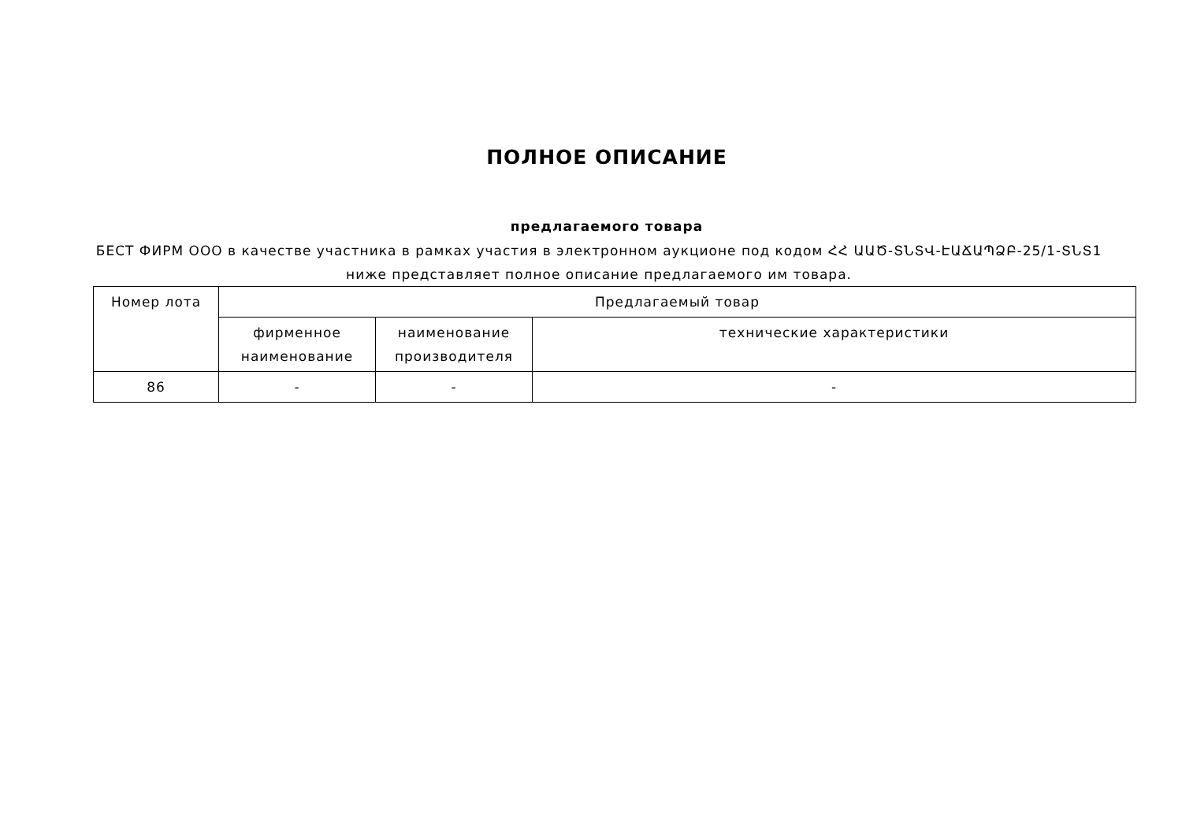ПОЛНОЕ ОПИСАНИЕ
предлагаемого товара
БЕСТ ФИРМ ООО в качестве участника в рамках участия в электронном аукционе под кодом ՀՀ ԱԱԾ-ՏՆՏՎ-ԷԱՃԱՊՁԲ-25/1-ՏՆՏ1 ниже представляет полное описание предлагаемого им товара.
| Номер лота | Предлагаемый товар | | |
| --- | --- | --- | --- |
| | фирменное наименование | наименование производителя | технические характеристики |
| 86 | - | - | - |